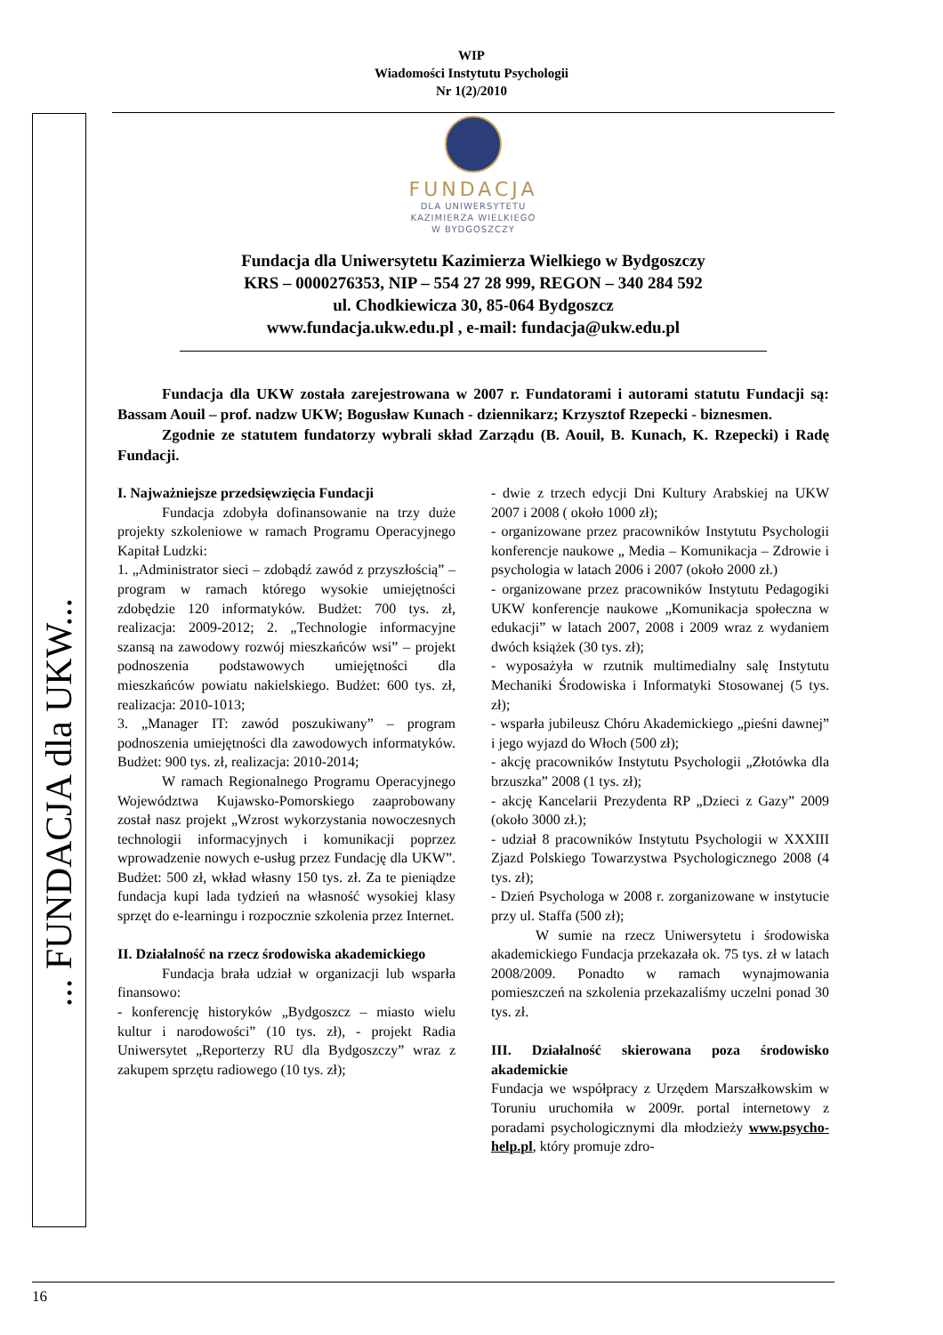WIP
Wiadomości Instytutu Psychologii
Nr 1(2)/2010
... FUNDACJA dla UKW...
FUNDACJA
DLA UNIWERSYTETU
KAZIMIERZA WIELKIEGO
W BYDGOSZCZY
Fundacja dla Uniwersytetu Kazimierza Wielkiego w Bydgoszczy
KRS – 0000276353, NIP – 554 27 28 999, REGON – 340 284 592
ul. Chodkiewicza 30, 85-064 Bydgoszcz
www.fundacja.ukw.edu.pl , e-mail: fundacja@ukw.edu.pl
Fundacja dla UKW została zarejestrowana w 2007 r. Fundatorami i autorami statutu Fundacji są: Bassam Aouil – prof. nadzw UKW; Bogusław Kunach - dziennikarz; Krzysztof Rzepecki - biznesmen.
Zgodnie ze statutem fundatorzy wybrali skład Zarządu (B. Aouil, B. Kunach, K. Rzepecki) i Radę Fundacji.
I. Najważniejsze przedsięwzięcia Fundacji
Fundacja zdobyła dofinansowanie na trzy duże projekty szkoleniowe w ramach Programu Operacyjnego Kapitał Ludzki:
1. „Administrator sieci – zdobądź zawód z przyszłością” – program w ramach którego wysokie umiejętności zdobędzie 120 informatyków. Budżet: 700 tys. zł, realizacja: 2009-2012; 2. „Technologie informacyjne szansą na zawodowy rozwój mieszkańców wsi” – projekt podnoszenia podstawowych umiejętności dla mieszkańców powiatu nakielskiego. Budżet: 600 tys. zł, realizacja: 2010-1013;
3. „Manager IT: zawód poszukiwany” – program podnoszenia umiejętności dla zawodowych informatyków. Budżet: 900 tys. zł, realizacja: 2010-2014;
W ramach Regionalnego Programu Operacyjnego Województwa Kujawsko-Pomorskiego zaaprobowany został nasz projekt „Wzrost wykorzystania nowoczesnych technologii informacyjnych i komunikacji poprzez wprowadzenie nowych e-usług przez Fundację dla UKW”. Budżet: 500 zł, wkład własny 150 tys. zł. Za te pieniądze fundacja kupi lada tydzień na własność wysokiej klasy sprzęt do e-learningu i rozpocznie szkolenia przez Internet.
II. Działalność na rzecz środowiska akademickiego
Fundacja brała udział w organizacji lub wsparła finansowo:
- konferencję historyków „Bydgoszcz – miasto wielu kultur i narodowości” (10 tys. zł), - projekt Radia Uniwersytet „Reporterzy RU dla Bydgoszczy” wraz z zakupem sprzętu radiowego (10 tys. zł);
- dwie z trzech edycji Dni Kultury Arabskiej na UKW 2007 i 2008 ( około 1000 zł);
- organizowane przez pracowników Instytutu Psychologii konferencje naukowe „ Media – Komunikacja – Zdrowie i psychologia w latach 2006 i 2007 (około 2000 zł.)
- organizowane przez pracowników Instytutu Pedagogiki UKW konferencje naukowe „Komunikacja społeczna w edukacji” w latach 2007, 2008 i 2009 wraz z wydaniem dwóch książek (30 tys. zł);
- wyposażyła w rzutnik multimedialny salę Instytutu Mechaniki Środowiska i Informatyki Stosowanej (5 tys. zł);
- wsparła jubileusz Chóru Akademickiego „pieśni dawnej” i jego wyjazd do Włoch (500 zł);
- akcję pracowników Instytutu Psychologii „Złotówka dla brzuszka” 2008 (1 tys. zł);
- akcję Kancelarii Prezydenta RP „Dzieci z Gazy” 2009 (około 3000 zł.);
- udział 8 pracowników Instytutu Psychologii w XXXIII Zjazd Polskiego Towarzystwa Psychologicznego 2008 (4 tys. zł);
- Dzień Psychologa w 2008 r. zorganizowane w instytucie przy ul. Staffa (500 zł);
W sumie na rzecz Uniwersytetu i środowiska akademickiego Fundacja przekazała ok. 75 tys. zł w latach 2008/2009. Ponadto w ramach wynajmowania pomieszczeń na szkolenia przekazaliśmy uczelni ponad 30 tys. zł.
III. Działalność skierowana poza środowisko akademickie
Fundacja we współpracy z Urzędem Marszałkowskim w Toruniu uruchomiła w 2009r. portal internetowy z poradami psychologicznymi dla młodzieży www.psycho-help.pl, który promuje zdro-
16